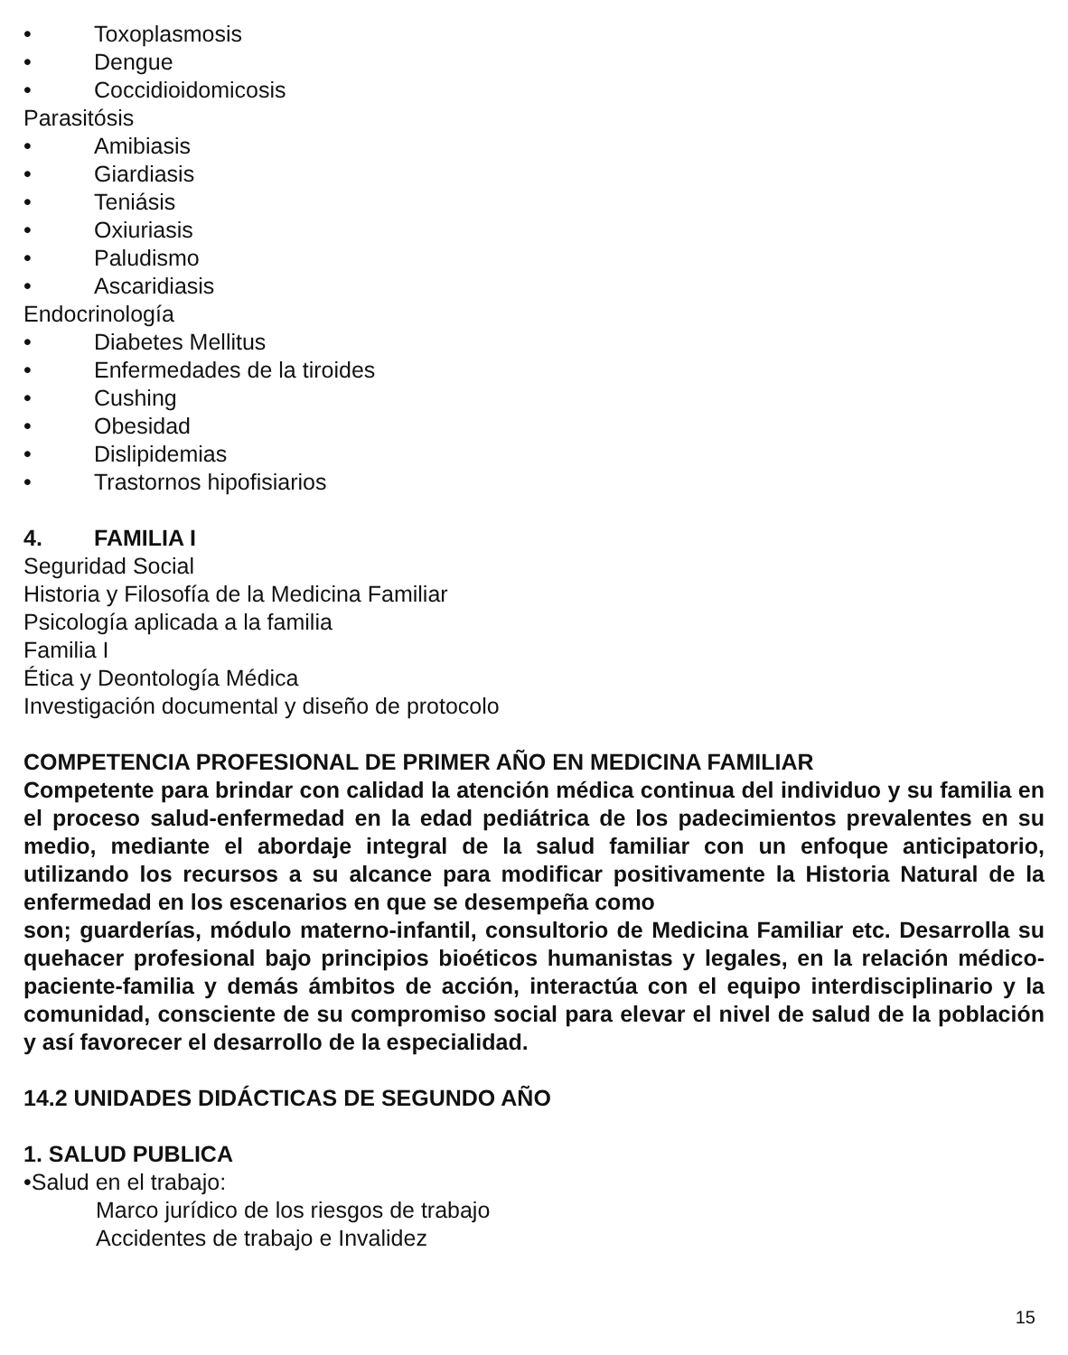• Toxoplasmosis
• Dengue
• Coccidioidomicosis
Parasitósis
• Amibiasis
• Giardiasis
• Teniásis
• Oxiuriasis
• Paludismo
• Ascaridiasis
Endocrinología
• Diabetes Mellitus
• Enfermedades de la tiroides
• Cushing
• Obesidad
• Dislipidemias
• Trastornos hipofisiarios
4. FAMILIA I
Seguridad Social
Historia y Filosofía de la Medicina Familiar
Psicología aplicada a la familia
Familia I
Ética y Deontología Médica
Investigación documental y diseño de protocolo
COMPETENCIA PROFESIONAL DE PRIMER AÑO EN MEDICINA FAMILIAR
Competente para brindar con calidad la atención médica continua del individuo y su familia en el proceso salud-enfermedad en la edad pediátrica de los padecimientos prevalentes en su medio, mediante el abordaje integral de la salud familiar con un enfoque anticipatorio, utilizando los recursos a su alcance para modificar positivamente la Historia Natural de la enfermedad en los escenarios en que se desempeña como
son; guarderías, módulo materno-infantil, consultorio de Medicina Familiar etc. Desarrolla su quehacer profesional bajo principios bioéticos humanistas y legales, en la relación médico-paciente-familia y demás ámbitos de acción, interactúa con el equipo interdisciplinario y la comunidad, consciente de su compromiso social para elevar el nivel de salud de la población y así favorecer el desarrollo de la especialidad.
14.2 UNIDADES DIDÁCTICAS DE SEGUNDO AÑO
1. SALUD PUBLICA
•Salud en el trabajo:
Marco jurídico de los riesgos de trabajo
Accidentes de trabajo e Invalidez
15